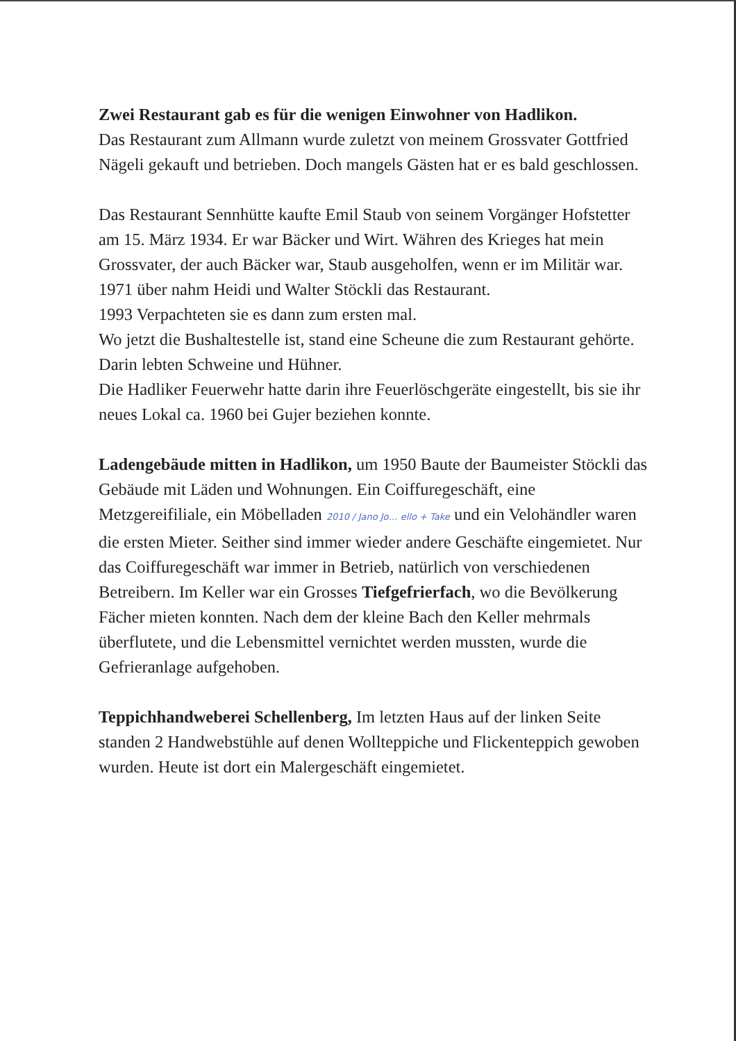Zwei Restaurant gab es für die wenigen Einwohner von Hadlikon.
Das Restaurant zum Allmann wurde zuletzt von meinem Grossvater Gottfried Nägeli gekauft und betrieben. Doch mangels Gästen hat er es bald geschlossen.
Das Restaurant Sennhütte kaufte Emil Staub von seinem Vorgänger Hofstetter am 15. März 1934. Er war Bäcker und Wirt. Währen des Krieges hat mein Grossvater, der auch Bäcker war, Staub ausgeholfen, wenn er im Militär war.
1971 über nahm Heidi und Walter Stöckli das Restaurant.
1993 Verpachteten sie es dann zum ersten mal.
Wo jetzt die Bushaltestelle ist, stand eine Scheune die zum Restaurant gehörte. Darin lebten Schweine und Hühner.
Die Hadliker Feuerwehr hatte darin ihre Feuerlöschgeräte eingestellt, bis sie ihr neues Lokal ca. 1960 bei Gujer beziehen konnte.
Ladengebäude mitten in Hadlikon, um 1950 Baute der Baumeister Stöckli das Gebäude mit Läden und Wohnungen. Ein Coiffuregeschäft, eine Metzgereifiliale, ein Möbelladen 2010 / Jano Jo… ello + Take und ein Velohändler waren die ersten Mieter. Seither sind immer wieder andere Geschäfte eingemietet. Nur das Coiffuregeschäft war immer in Betrieb, natürlich von verschiedenen Betreibern. Im Keller war ein Grosses Tiefgefrierfach, wo die Bevölkerung Fächer mieten konnten. Nach dem der kleine Bach den Keller mehrmals überflutete, und die Lebensmittel vernichtet werden mussten, wurde die Gefrieranlage aufgehoben.
Teppichhandweberei Schellenberg, Im letzten Haus auf der linken Seite standen 2 Handwebstühle auf denen Wollteppiche und Flickenteppich gewoben wurden. Heute ist dort ein Malergeschäft eingemietet.